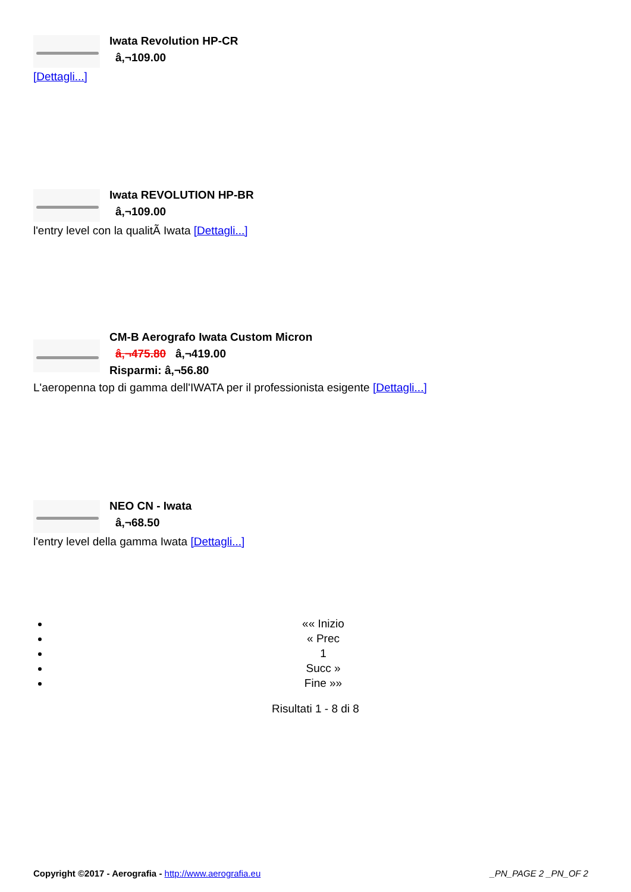Iwata Revolution HP-CR
â‚¬109.00
[Dettagli...]
Iwata REVOLUTION HP-BR
â‚¬109.00
l'entry level con la qualitÃ Iwata [Dettagli...]
CM-B Aerografo Iwata Custom Micron
â‚¬475.80 â‚¬419.00
Risparmi: â‚¬56.80
L'aeropenna top di gamma dell'IWATA per il professionista esigente [Dettagli...]
NEO CN - Iwata
â‚¬68.50
l'entry level della gamma Iwata [Dettagli...]
«« Inizio
« Prec
1
Succ »
Fine »»
Risultati 1 - 8 di 8
Copyright ©2017 - Aerografia - http://www.aerografia.eu _PN_PAGE 2 _PN_OF 2